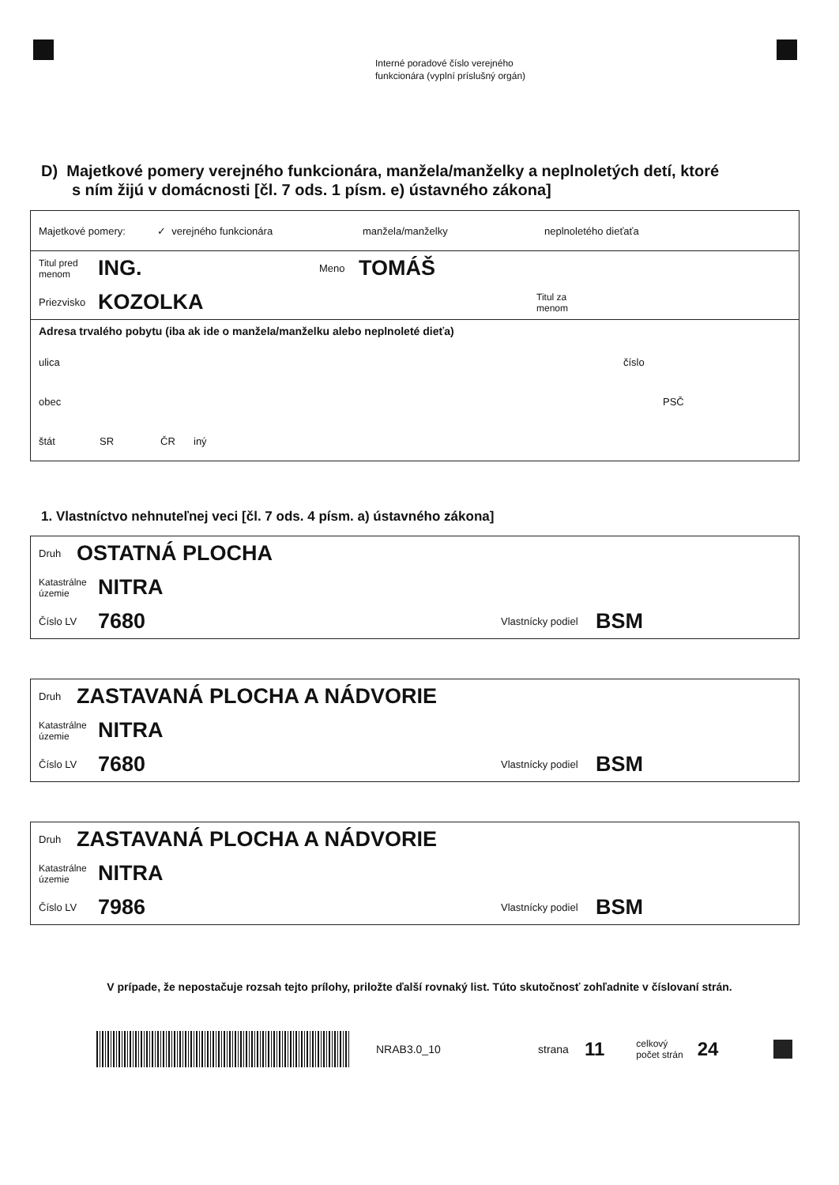Interné poradové číslo verejného
funkcionára (vyplní príslušný orgán)
D) Majetkové pomery verejného funkcionára, manžela/manželky a neplnoletých detí, ktoré
s ním žijú v domácnosti [čl. 7 ods. 1 písm. e) ústavného zákona]
Majetkové pomery: ✓ verejného funkcionára manžela/manželky neplnoletého dieťaťa
Titul pred
menom ING. Meno TOMÁŠ
Priezvisko KOZOLKA Titul za
menom
Adresa trvalého pobytu (iba ak ide o manžela/manželku alebo neplnoleté dieťa)
ulica číslo
obec PSČ
štát SR ČR iný
1. Vlastníctvo nehnuteľnej veci [čl. 7 ods. 4 písm. a) ústavného zákona]
Druh OSTATNÁ PLOCHA
Katastrálne
územie NITRA
Číslo LV 7680 Vlastnícky podiel BSM
Druh ZASTAVANÁ PLOCHA A NÁDVORIE
Katastrálne
územie NITRA
Číslo LV 7680 Vlastnícky podiel BSM
Druh ZASTAVANÁ PLOCHA A NÁDVORIE
Katastrálne
územie NITRA
Číslo LV 7986 Vlastnícky podiel BSM
V prípade, že nepostačuje rozsah tejto prílohy, priložte ďalší rovnaký list. Túto skutočnosť zohľadnite v číslovaní strán.
NRAB3.0_10 strana 11 celkový
počet strán 24